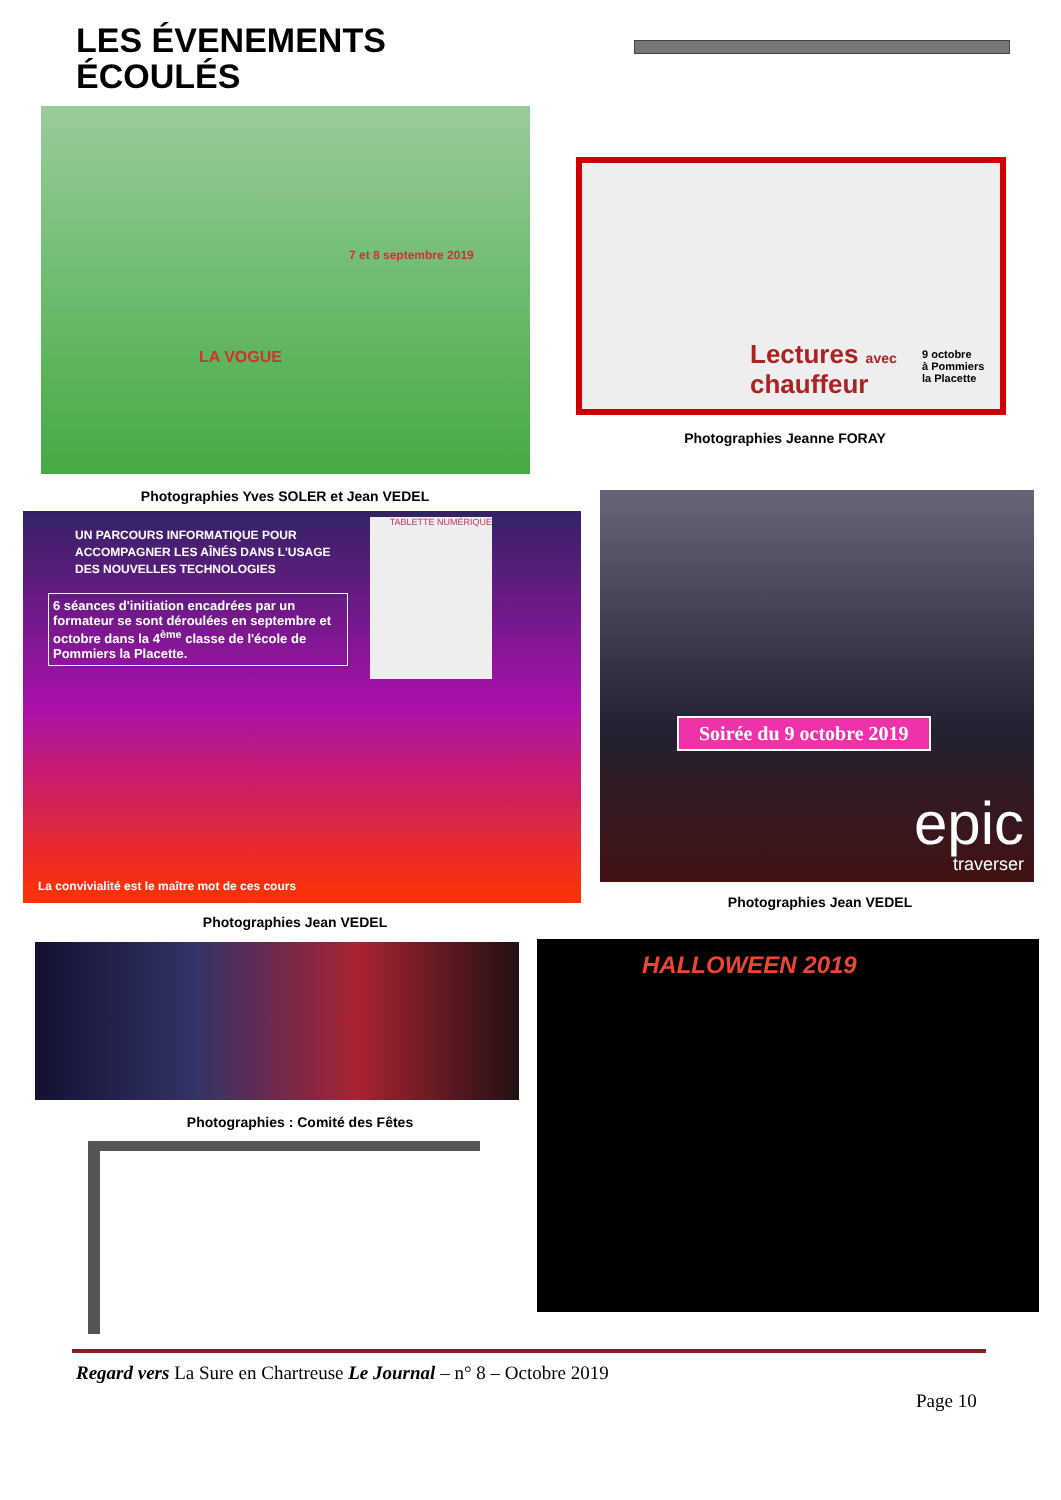LES ÉVENEMENTS ÉCOULÉS
7 et 8 septembre 2019
LA VOGUE
Photographies Yves SOLER et Jean VEDEL
Lectures avec
chauffeur
9 octobre
à Pommiers
la Placette
Photographies Jeanne FORAY
UN PARCOURS INFORMATIQUE POUR
ACCOMPAGNER LES AÎNÉS DANS L'USAGE
DES NOUVELLES TECHNOLOGIES
6 séances d'initiation encadrées par un formateur se sont déroulées en septembre et octobre dans la 4<sup>ème</sup> classe de l'école de Pommiers la Placette.
TABLETTE NUMÉRIQUE
La convivialité est le maître mot de ces cours
Photographies Jean VEDEL
Soirée du 9 octobre 2019
epic
traverser
Photographies Jean VEDEL
Photographies : Comité des Fêtes
HALLOWEEN 2019
Regard vers La Sure en Chartreuse Le Journal – n° 8 – Octobre 2019
Page 10